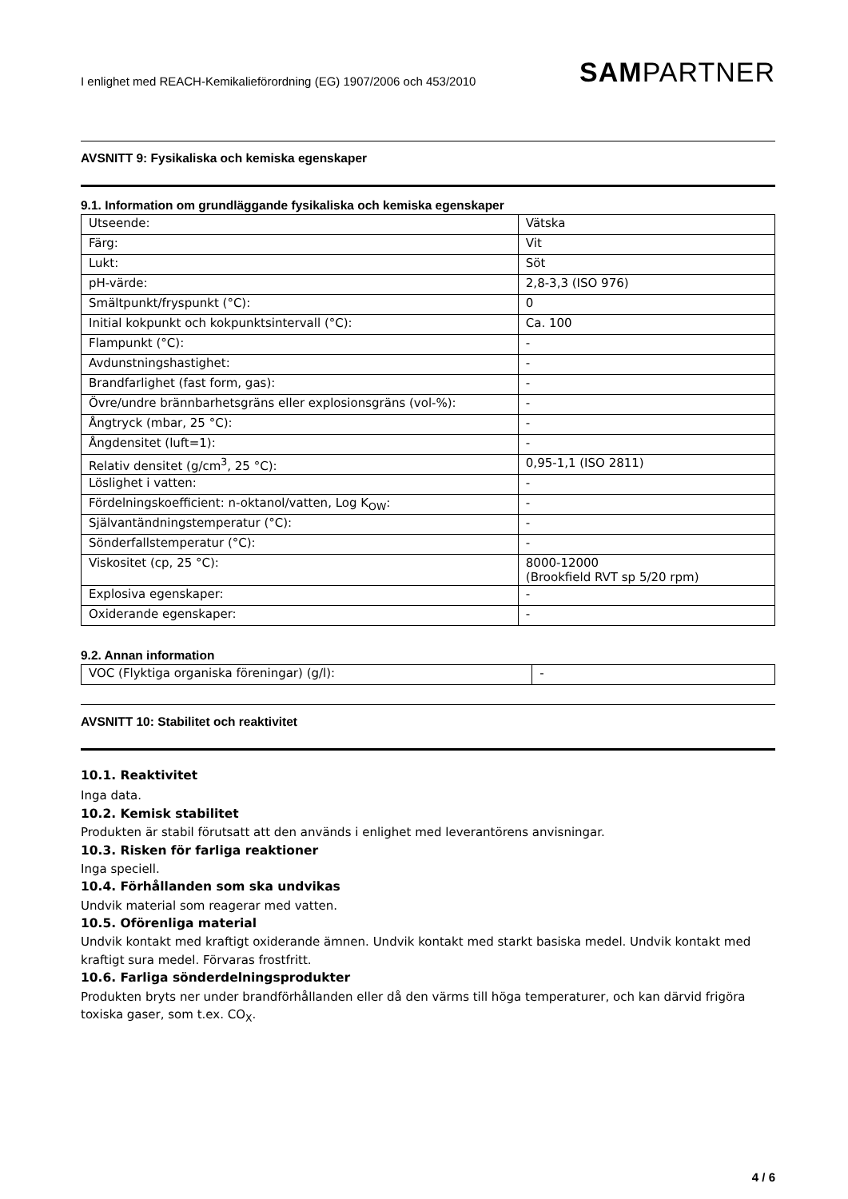I enlighet med REACH-Kemikalieförordning (EG) 1907/2006 och 453/2010
SAMPARTNER
AVSNITT 9: Fysikaliska och kemiska egenskaper
9.1. Information om grundläggande fysikaliska och kemiska egenskaper
| Utseende: | Vätska |
| Färg: | Vit |
| Lukt: | Söt |
| pH-värde: | 2,8-3,3 (ISO 976) |
| Smältpunkt/fryspunkt (°C): | 0 |
| Initial kokpunkt och kokpunktsintervall (°C): | Ca. 100 |
| Flampunkt (°C): | - |
| Avdunstningshastighet: | - |
| Brandfarlighet (fast form, gas): | - |
| Övre/undre brännbarhetsgräns eller explosionsgräns (vol-%): | - |
| Ångtryck (mbar, 25 °C): | - |
| Ångdensitet (luft=1): | - |
| Relativ densitet (g/cm<sup>3</sup>, 25 °C): | 0,95-1,1 (ISO 2811) |
| Löslighet i vatten: | - |
| Fördelningskoefficient: n-oktanol/vatten, Log K<sub>OW</sub>: | - |
| Självantändningstemperatur (°C): | - |
| Sönderfallstemperatur (°C): | - |
| Viskositet (cp, 25 °C): | 8000-12000 (Brookfield RVT sp 5/20 rpm) |
| Explosiva egenskaper: | - |
| Oxiderande egenskaper: | - |
9.2. Annan information
| VOC (Flyktiga organiska föreningar) (g/l): | - |
AVSNITT 10: Stabilitet och reaktivitet
10.1. Reaktivitet
Inga data.
10.2. Kemisk stabilitet
Produkten är stabil förutsatt att den används i enlighet med leverantörens anvisningar.
10.3. Risken för farliga reaktioner
Inga speciell.
10.4. Förhållanden som ska undvikas
Undvik material som reagerar med vatten.
10.5. Oförenliga material
Undvik kontakt med kraftigt oxiderande ämnen. Undvik kontakt med starkt basiska medel. Undvik kontakt med kraftigt sura medel. Förvaras frostfritt.
10.6. Farliga sönderdelningsprodukter
Produkten bryts ner under brandförhållanden eller då den värms till höga temperaturer, och kan därvid frigöra toxiska gaser, som t.ex. CO<sub>X</sub>.
4 / 6